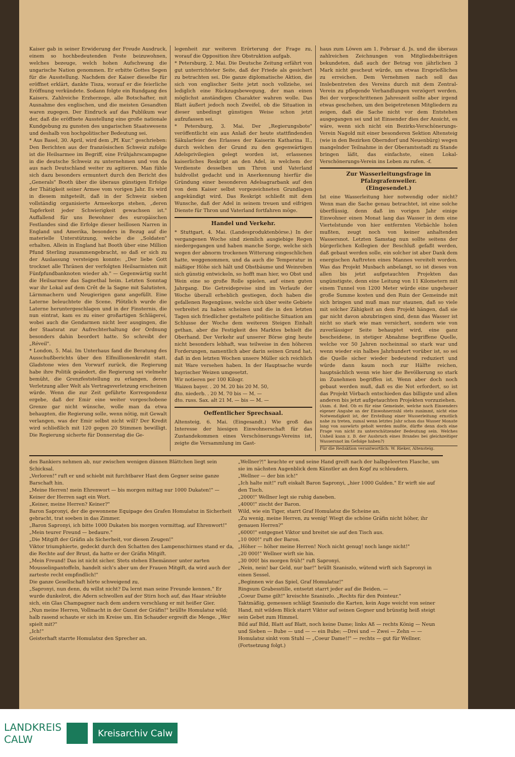Kaiser gab in seiner Erwiderung der Freude Ausdruck, einem so hochbedeutenden Feste beizuwohnen, welches bezeuge, welch hohen Aufschwung die ungarische Nation genommen. Er erbitte Gottes Segen für die Ausstellung. Nachdem der Kaiser dieselbe für eröffnet erklärt, dankte Tisza, worauf er die feierliche Eröffnung verkündete. Sodann folgte ein Rundgang des Kaisers. Zahlreiche Erzherzoge, alle Botschafter, mit Ausnahme des englischen, und die meisten Gesandten waren zugegen. Der Eindruck auf das Publikum war der, daß die eröffnete Ausstellung eine große nationale Kundgebung zu gunsten des ungarischen Staatswesens und deshalb von hochpolitischer Bedeutung sei.
* Aus Basel, 30. April, wird dem „Pf. Kur." geschrieben: Den Berichten aus der französischen Schweiz zufolge ist die Heilsarmee im Begriff, eine Frühjahrscampagne in die deutsche Schweiz zu unternehmen und von da aus nach Deutschland weiter zu agitieren. Man fühle sich dazu besonders ermuntert durch den Bericht des „Generals" Booth über die überaus günstigen Erfolge der Thätigkeit seiner Armee vom vorigen Jahr. Es wird in diesem mitgeteilt, daß in der Schweiz sieben vollständig organisierte Armeekorps stehen, „deren Tapferkeit jeder Schwierigkeit gewachsen ist." Auffallend für uns Bewohner des europäischen Festlandes sind die Erfolge dieser heillosen Narren in England und Amerika, besonders in Bezug auf die materielle Unterstützung, welche die „Soldaten" erhalten. Allein in England hat Booth über eine Million Pfund Sterling zusammengebracht, so daß er sich zu der Auslassung versteigen konnte: „Der liebe Gott trocknet alle Thränen der verfolgten Heilsarmisten mit Fünfpfundbanknoten wieder ab." — Gegenwärtig sucht die Heilsarmee das Sagnethal heim. Letzten Sonntag war ihr Lokal auf dem Crêt de la Sagne mit Salutisten, Lärmmachern und Neugierigen ganz angefüllt. Eine Laterne beleuchtete die Scene. Plötzlich wurde die Laterne heruntergeschlagen und in der Finsternis, die nun eintrat, kam es zu einer großartigen Schlägerei, wobei auch die Gendarmen nicht leer ausgingen, die der Staatsrat zur Aufrechterhaltung der Ordnung besonders dahin beordert hatte. So schreibt der „Réveil".
* London, 5. Mai. Im Unterhaus fand die Beratung des Ausschußberichts über den Elfmillionenkredit statt. Gladstone wies den Vorwurf zurück, die Regierung habe ihre Politik geändert, die Regierung sei vielmehr bemüht, die Grenzfeststellung zu erlangen, deren Verletzung aller Welt als Vertragsverletzung erscheinen würde. Wenn die zur Zeit geführte Korrespondenz ergebe, daß der Emir eine weiter vorgeschobene Grenze gar nicht wünsche, wolle man da etwa behaupten, die Regierung solle, wenn nötig, mit Gewalt verlangen, was der Emir selbst nicht will? Der Kredit wird schließlich mit 120 gegen 20 Stimmen bewilligt. Die Regierung sicherte für Donnerstag die Ge-
legenheit zur weiteren Erörterung der Frage zu, worauf die Opposition ihre Obstruktion aufgab.
* Petersburg, 2. Mai. Die Deutsche Zeitung erfährt von gut unterrichteter Seite, daß der Friede als gesichert zu betrachten sei. Die ganze diplomatische Aktion, die sich von englischer Seite jetzt noch vollziehe, sei lediglich eine Rückzugsbewegung, der man einen möglichst anständigen Charakter wahren wolle. Das Blatt äußert jedoch noch Zweifel, ob die Situation in dieser unbedingt günstigen Weise schon jetzt aufzufassen sei.
* Petersburg, 3. Mai. Der „Regierungsbote" veröffentlicht ein aus Anlaß der heute stattfindenden Säkularfeier des Erlasses der Kaiserin Katharina II., durch welchen der Grund zu den gegenwärtigen Adelsprivilegien gelegt worden ist, erlassenes kaiserliches Reskript an den Adel, in welchem der Verdienste desselben um Thron und Vaterland huldvollst gedacht und in Anerkennung hierfür die Gründung einer besonderen Adelsagrarbank auf den von dem Kaiser selbst vorgezeichneten Grundlagen angekündigt wird. Das Reskript schließt mit dem Wunsche, daß der Adel in seinem treuen und eifrigen Dienste für Thron und Vaterland fortfahren möge.
Handel und Verkehr.
* Stuttgart, 4. Mai. (Landesproduktenbörse.) In der vergangenen Woche sind ziemlich ausgiebige Regen niedergegangen und haben manche Sorge, welche sich wegen der abnorm trockenen Witterung eingeschlichen hatte, weggenommen, und da auch die Temperatur in mäßiger Höhe sich hält und Obstbäume und Weinreben sich günstig entwickeln, so hofft man hier, wo Obst und Wein eine so große Rolle spielen, auf einen guten Jahrgang. Die Getreidepreise sind im Verlaufe der Woche überall erheblich gestiegen, doch haben die gefallenen Regengüsse, welche sich über weite Gebiete verbreitet zu haben scheinen und die in den letzten Tagen sich friedlicher gestaltete politische Situation am Schlusse der Woche dem weiteren Steigen Einhalt gethan, aber die Festigkeit des Marktes behielt die Oberhand. Der Verkehr auf unserer Börse ging heute nicht besonders lebhaft, was teilweise in den höheren Forderungen, namentlich aber darin seinen Grund hat, daß in den letzten Wochen unsere Müller sich reichlich mit Ware versehen haben. In der Hauptsache wurde bayrischer Weizen umgesetzt.
Wir notieren per 100 Kilogr.
Waizen bayer. . 20 M. 20 bis 20 M. 50,
dto. niederb. . 20 M. 70 bis — M. —
dto. russ. Sax. alt 21 M. — bis — M. —
Oeffentlicher Sprechsaal.
Altensteig, 6. Mai. (Eingesandt.) Wie groß das Interesse der hiesigen Einwohnerschaft für das Zustandekommen eines Verschönerungs-Vereins ist, zeigte die Versammlung im Gast-
haus zum Löwen am 1. Februar d. Js. und die überaus zahlreichen Zeichnungen von Mitgliedsbeiträgen bekundeten, daß auch der Betrag von jährlichen 3 Mark nicht gescheut würde, um etwas Ersprießliches zu erreichen. Dem Vernehmen nach soll das Inslebentreten des Vereins durch mit dem Zentral-Verein zu pflegende Verhandlungen verzögert werden. Bei der vorgeschrittenen Jahreszeit sollte aber irgend etwas geschehen, um den beigetretenen Mitgliedern zu zeigen, daß die Sache nicht vor dem Entstehen ausgegangen sei und ist Einsender dies der Ansicht, es wäre, wenn sich nicht ein Bezirks-Verschönerungs-Verein Nagold mit einer besonderen Sektion Altensteig (wie in den Bezirken Oberndorf und Neuenbürg) wegen mangelnder Teilnahme in der Oberamtsstadt zu Stande bringen läßt, das einfachste, einen Lokal-Verschönerungs-Verein ins Leben zu rufen. -f.
Zur Wasserleitungsfrage in Pfalzgrafenweiler.
(Eingesendet.)
Ist eine Wasserleitung hier notwendig oder nicht? Wenn man die Sache genau betrachtet, ist eine solche überflüssig, denn daß im vorigen Jahr einige Einwohner einen Monat lang das Wasser in dem eine Viertelstunde von hier entfernten Vörbächle holen mußten, zeugt noch von keiner anhaltenden Wassersnot. Letzten Samstag nun sollte seitens der bürgerlichen Kollegien der Beschluß gefaßt werden, daß gebaut werden solle, ein solcher ist aber Dank dem energischen Auftreten eines Mannes vereitelt worden. Was das Projekt Musbach anbelangt, so ist dieses von allen bis jetzt aufgetauchten Projekten das ungünstigste, denn eine Leitung von 11 Kilometern mit einem Tunnel von 1200 Meter würde eine ungeheuer große Summe kosten und den Ruin der Gemeinde mit sich bringen und muß man nur staunen, daß so viele mit solcher Zähigkeit an dem Projekt hängen, daß sie gar nicht davon abzubringen sind, denn das Wasser ist nicht so stark wie man versichert, sondern wie von zuverlässiger Seite behauptet wird, eine ganz bescheidene, in stetiger Abnahme begriffene Quelle, welche vor 50 Jahren nocheinmal so stark war und wenn wieder ein halbes Jahrhundert vorüber ist, so sei die Quelle sicher wieder bedeutend reduziert und würde dann kaum noch zur Hälfte reichen, hauptsächlich wenn wie hier die Bevölkerung so stark im Zunehmen begriffen ist. Wenn aber doch noch gebaut werden muß, daß es die Not erfordert, so ist das Projekt Vörbach entschieden das billigste und allen anderen bis jetzt aufgetauchten Projekten vorzuziehen.
(Anm. d. Red. Ob es für eine Gemeinde, welche nach Einsenders eigener Angabe an der Einwohnerzahl stets zunimmt, nicht eine Notwendigkeit ist, der Erstellung einer Wasserleitung ernstlich nahe zu treten, zumal wenn letztes Jahr schon das Wasser Monate lang von auswärts geholt werden mußte, dürfte denn doch eine Frage von nicht zu unterschätzender Bedeutung sein. Welches Unheil kann z. B. der Ausbruch eines Brandes bei gleichzeitiger Wassersnot im Gefolge haben?)
Für die Redaktion verantwortlich: W. Rieker, Altensteig.
des Bankiers nehmen ab, nur zwischen wenigen dünnen Blättchen liegt sein Schicksal.
„Verloren!" ruft er und schiebt mit furchtbarer Hast dem Gegner seine ganze Barschaft hin.
„Meine Herren! mein Ehrenwort — bis morgen mittag nur 1000 Dukaten!" — Keiner der Herren sagt ein Wort.
„Keiner, meine Herren? Keiner?"
Baron Sapronyi, der die gewonnene Equipage des Grafen Homulatsz in Sicherheit gebracht, trat soeben in das Zimmer.
„Baron Sapronyi, ich bitte 1000 Dukaten bis morgen vormittag, auf Ehrenwort!"
„Mein teurer Freund — bedaure."
„Die Mitgift der Gräfin als Sicherheit, vor diesen Zeugen!"
Viktor triumphierte, gedeckt durch den Schatten des Lampenschirmes stand er da, die Rechte auf der Brust, da hatte er der Gräfin Mitgift.
„Mein Freund! Das ist nicht sicher. Stets stehen Ehemänner unter zarten Mousselinpantoffeln, handelt sich's aber um der Frauen Mitgift, da wird auch der zarteste recht empfindlich!"
Die ganze Gesellschaft hörte schweigend zu.
„Sapronyi, nun denn, du willst nicht? Da lernt man seine Freunde kennen." Er wurde dunkelrot, die Adern schwollen auf der Stirn hoch auf, das Haar sträubte sich, ein Glas Champagner nach dem andern verschlang er mit heißer Gier.
„Nun meine Herren, Vollmacht in der Gunst der Gräfin!" brüllte Homulatsz wild; halb rasend schaute er sich im Kreise um. Ein Schauder ergreift die Menge. „Wer spielt mit?"
„Ich!"
Geisterhaft starrte Homulatsz den Sprecher an.
„Wellner?!" keuchte er und seine Hand greift nach der halbgeleerten Flasche, um sie im nächsten Augenblick dem Künstler an den Kopf zu schleudern.
„Wellner — der bin ich!"
„Ich halte mit!" ruft eiskalt Baron Sapronyi, „hier 1000 Gulden." Er wirft sie auf den Tisch.
„2000!" Wellner legt sie ruhig daneben.
„4000!" zischt der Baron.
Wild, wie ein Tiger, starrt Graf Homulatsz die Scheine an.
„Zu wenig, meine Herren, zu wenig! Wiegt die schöne Gräfin nicht höher, ihr genauen Herren?"
„6000!" entgegnet Viktor und breitet sie auf den Tisch aus.
„10 000!" ruft der Baron.
„Höher — höher meine Herren! Noch nicht genug! noch lange nicht!"
„20 000!" Wellner wirft sie hin.
„30 000! bis morgen früh!" ruft Sapronyi.
„Nein, nein! bar Geld, nur bar!" brüllt Szaniszlo, wütend wirft sich Sapronyi in einen Sessel.
„Beginnen wir das Spiel, Graf Homulatsz!"
Ringsum Grabesstille, entsetzt starrt jeder auf die Beiden. —
„Coeur Dame gilt!" kreischte Szaniszlo. „Rechts für den Pointeur."
Taktmäßig, gemessen schlägt Szaniszlo die Karten, kein Auge weicht von seiner Hand, mit wildem Blick starrt Viktor auf seinen Gegner und brünstig heiß steigt sein Gebet zum Himmel.
Bild auf Bild, Blatt auf Blatt, noch keine Dame; links Aß — rechts König — Neun und Sieben — Bube — und — — ein Bube; —Drei und — Zwei — Zehn — — Homulatsz sinkt vom Stuhl — „Coeur Dame!!" — rechts — gut für Wellner. (Fortsetzung folgt.)
LANDKREIS
CALW
Kreisarchiv Calw